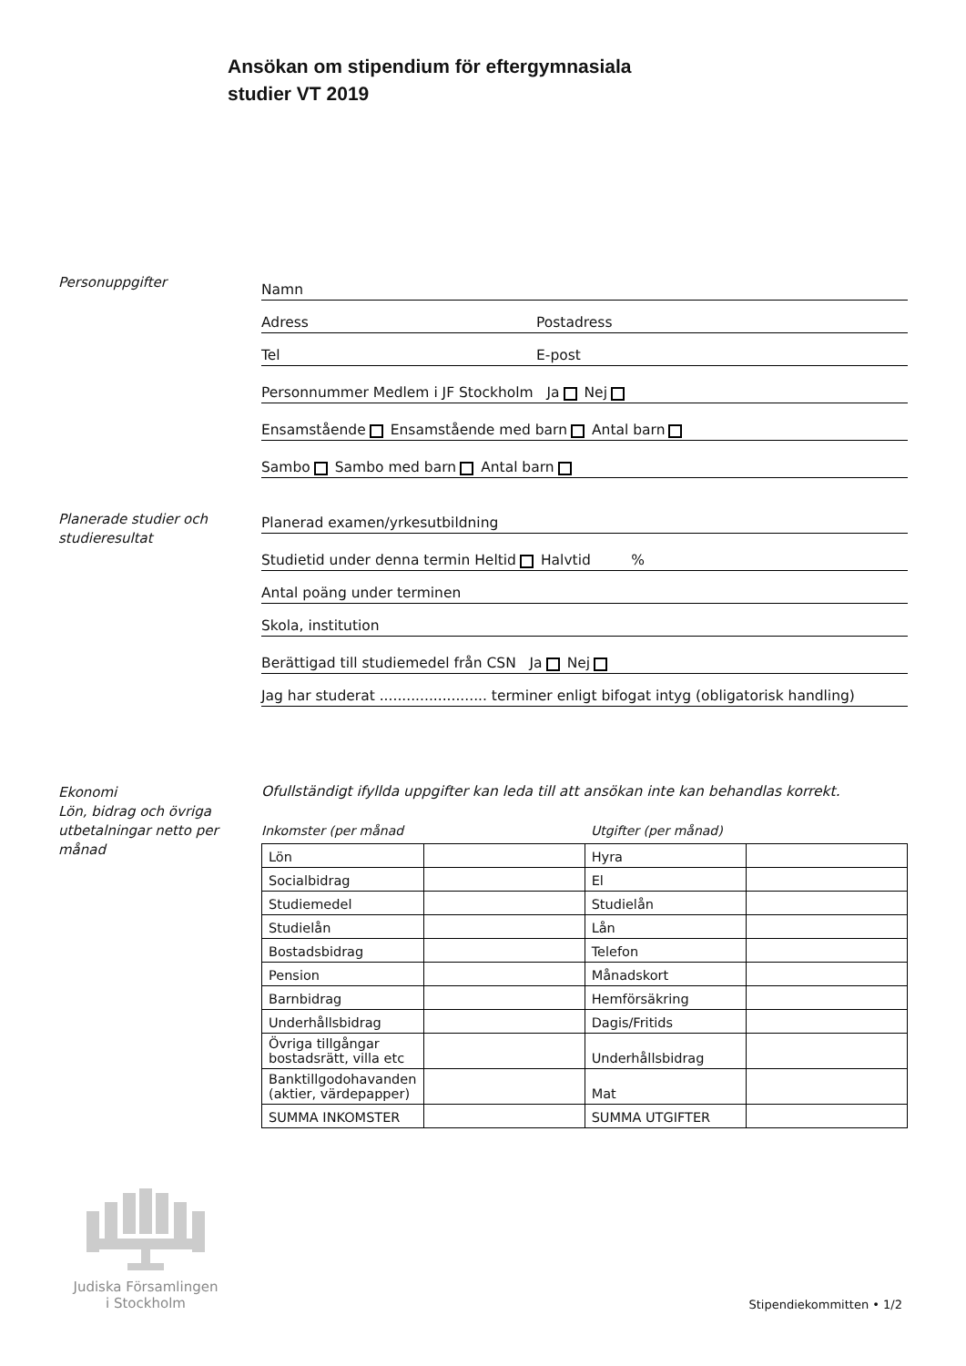Ansökan om stipendium för eftergymnasiala
studier VT 2019
Personuppgifter
Namn
Adress Postadress
Tel E-post
Personnummer Medlem i JF Stockholm Ja Nej
Ensamstående Ensamstående med barn Antal barn
Sambo Sambo med barn Antal barn
Planerade studier och studieresultat
Planerad examen/yrkesutbildning
Studietid under denna termin Heltid Halvtid %
Antal poäng under terminen
Skola, institution
Berättigad till studiemedel från CSN Ja Nej
Jag har studerat ........................ terminer enligt bifogat intyg (obligatorisk handling)
Ekonomi
Lön, bidrag och övriga utbetalningar netto per månad
Ofullständigt ifyllda uppgifter kan leda till att ansökan inte kan behandlas korrekt.
Inkomster (per månad Utgifter (per månad)
| Lön | | Hyra | |
| Socialbidrag | | El | |
| Studiemedel | | Studielån | |
| Studielån | | Lån | |
| Bostadsbidrag | | Telefon | |
| Pension | | Månadskort | |
| Barnbidrag | | Hemförsäkring | |
| Underhållsbidrag | | Dagis/Fritids | |
| Övriga tillgångar bostadsrätt, villa etc | | Underhållsbidrag | |
| Banktillgodohavanden (aktier, värdepapper) | | Mat | |
| SUMMA INKOMSTER | | SUMMA UTGIFTER | |
Judiska Församlingen
i Stockholm
Stipendiekommitten • 1/2